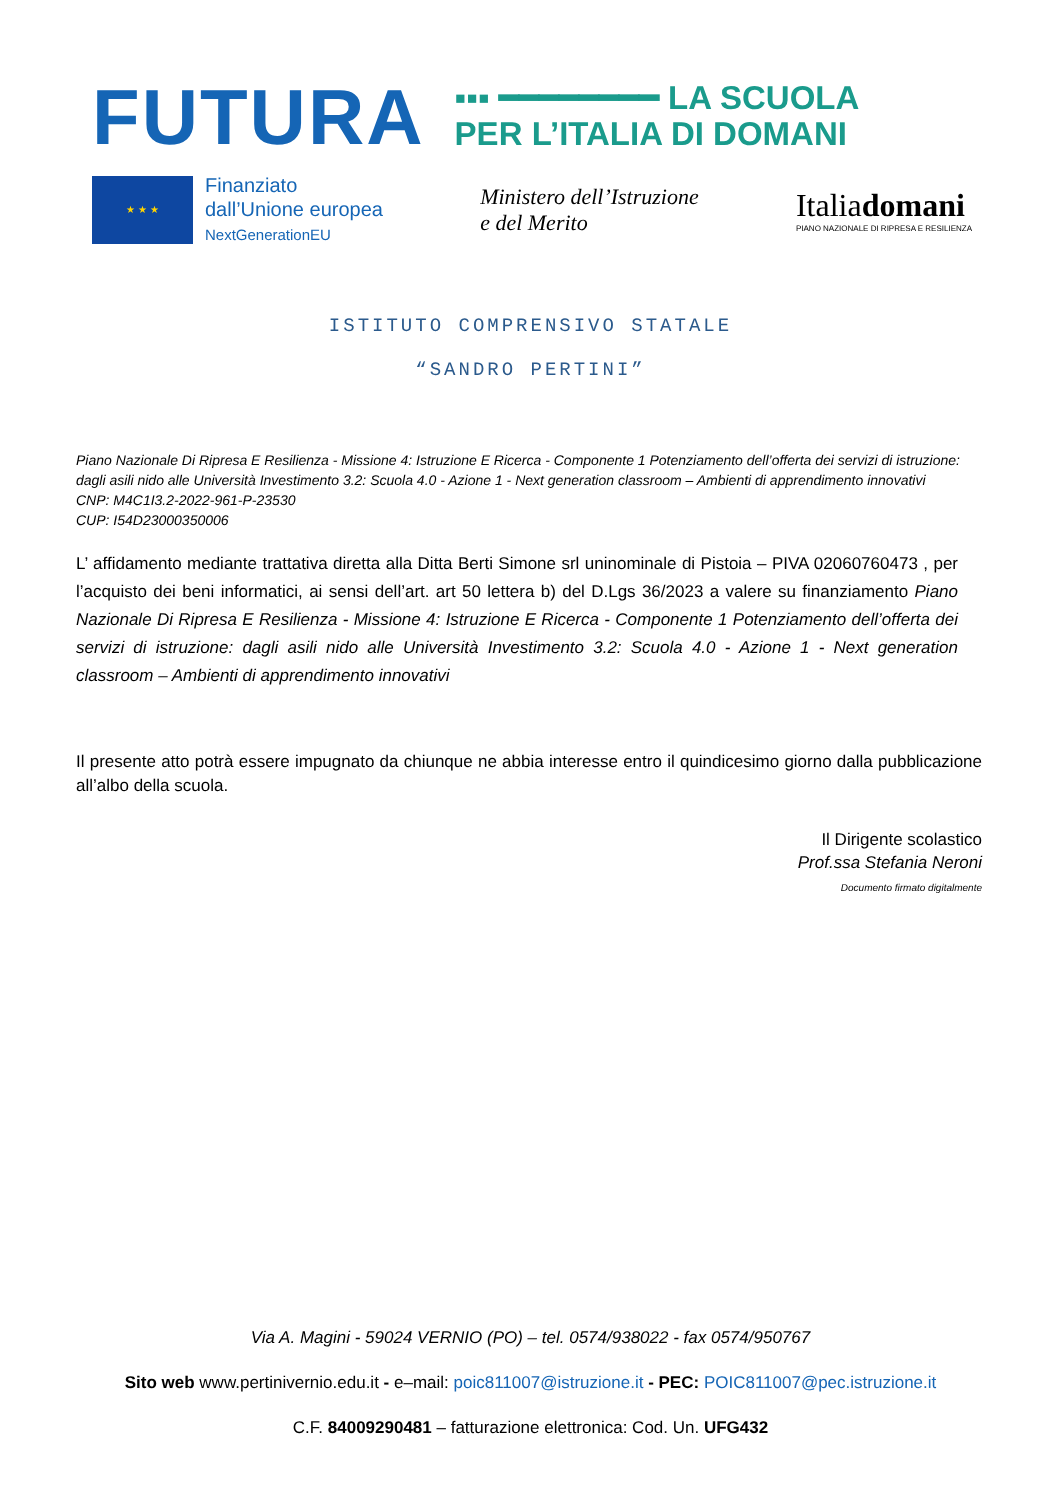FUTURA
▪▪▪ ━━━━━━━━ LA SCUOLA
PER L’ITALIA DI DOMANI
★ ★ ★
Finanziato
dall’Unione europea
NextGenerationEU
Ministero dell’Istruzione
e del Merito
Italiadomani
PIANO NAZIONALE DI RIPRESA E RESILIENZA
ISTITUTO COMPRENSIVO STATALE
“SANDRO PERTINI”
Piano Nazionale Di Ripresa E Resilienza - Missione 4: Istruzione E Ricerca - Componente 1 Potenziamento dell’offerta dei servizi di istruzione: dagli asili nido alle Università Investimento 3.2: Scuola 4.0 - Azione 1 - Next generation classroom – Ambienti di apprendimento innovativi
CNP: M4C1I3.2-2022-961-P-23530
CUP: I54D23000350006
L’ affidamento mediante trattativa diretta alla Ditta Berti Simone srl uninominale di Pistoia – PIVA 02060760473 , per l’acquisto dei beni informatici, ai sensi dell’art. art 50 lettera b) del D.Lgs 36/2023 a valere su finanziamento Piano Nazionale Di Ripresa E Resilienza - Missione 4: Istruzione E Ricerca - Componente 1 Potenziamento dell’offerta dei servizi di istruzione: dagli asili nido alle Università Investimento 3.2: Scuola 4.0 - Azione 1 - Next generation classroom – Ambienti di apprendimento innovativi
Il presente atto potrà essere impugnato da chiunque ne abbia interesse entro il quindicesimo giorno dalla pubblicazione all’albo della scuola.
Il Dirigente scolastico
Prof.ssa Stefania Neroni
Documento firmato digitalmente
Via A. Magini - 59024 VERNIO (PO) – tel. 0574/938022 - fax 0574/950767
Sito web www.pertinivernio.edu.it - e–mail: poic811007@istruzione.it - PEC: POIC811007@pec.istruzione.it
C.F. 84009290481 – fatturazione elettronica: Cod. Un. UFG432